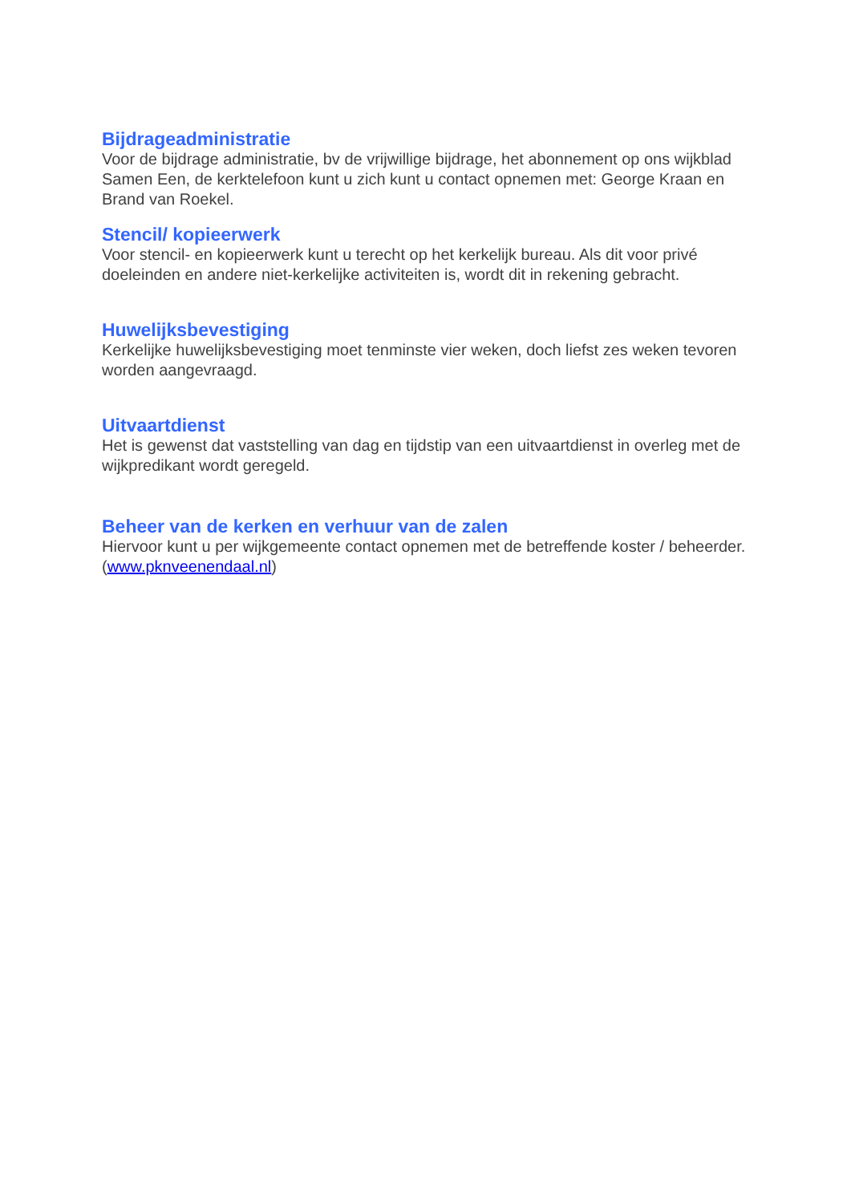Bijdrageadministratie
Voor de bijdrage administratie, bv de vrijwillige bijdrage, het abonnement op ons wijkblad Samen Een, de kerktelefoon kunt u zich kunt u contact opnemen met: George Kraan en Brand van Roekel.
Stencil/ kopieerwerk
Voor stencil- en kopieerwerk kunt u terecht op het kerkelijk bureau. Als dit voor privé doeleinden en andere niet-kerkelijke activiteiten is, wordt dit in rekening gebracht.
Huwelijksbevestiging
Kerkelijke huwelijksbevestiging moet tenminste vier weken, doch liefst zes weken tevoren worden aangevraagd.
Uitvaartdienst
Het is gewenst dat vaststelling van dag en tijdstip van een uitvaartdienst in overleg met de wijkpredikant wordt geregeld.
Beheer van de kerken en verhuur van de zalen
Hiervoor kunt u per wijkgemeente contact opnemen met de betreffende koster / beheerder. (www.pknveenendaal.nl)